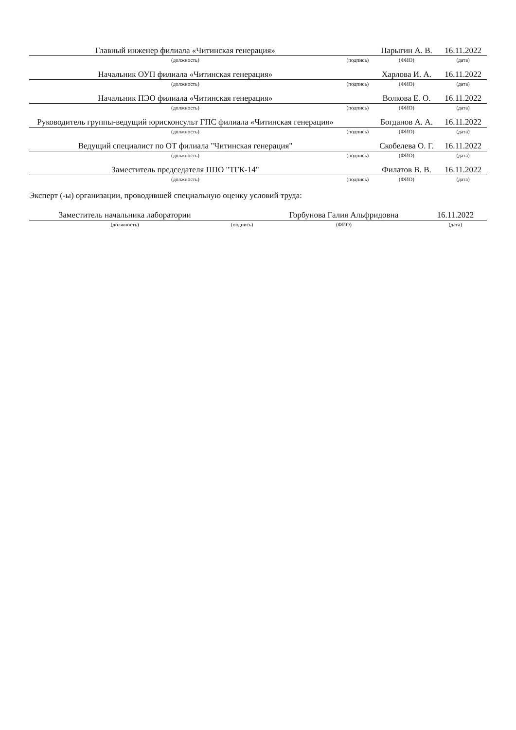| Главный инженер филиала «Читинская генерация» | | Парыгин А. В. | 16.11.2022 |
| (должность) | (подпись) | (ФИО) | (дата) |
| Начальник ОУП филиала «Читинская генерация» | | Харлова И. А. | 16.11.2022 |
| (должность) | (подпись) | (ФИО) | (дата) |
| Начальник ПЭО филиала «Читинская генерация» | | Волкова Е. О. | 16.11.2022 |
| (должность) | (подпись) | (ФИО) | (дата) |
| Руководитель группы-ведущий юрисконсульт ГПС филиала «Читинская генерация» | | Богданов А. А. | 16.11.2022 |
| (должность) | (подпись) | (ФИО) | (дата) |
| Ведущий специалист по ОТ филиала "Читинская генерация" | | Скобелева О. Г. | 16.11.2022 |
| (должность) | (подпись) | (ФИО) | (дата) |
| Заместитель председателя ППО "ТГК-14" | | Филатов В. В. | 16.11.2022 |
| (должность) | (подпись) | (ФИО) | (дата) |
Эксперт (-ы) организации, проводившей специальную оценку условий труда:
| Заместитель начальника лаборатории | | Горбунова Галия Альфридовна | 16.11.2022 |
| (должность) | (подпись) | (ФИО) | (дата) |